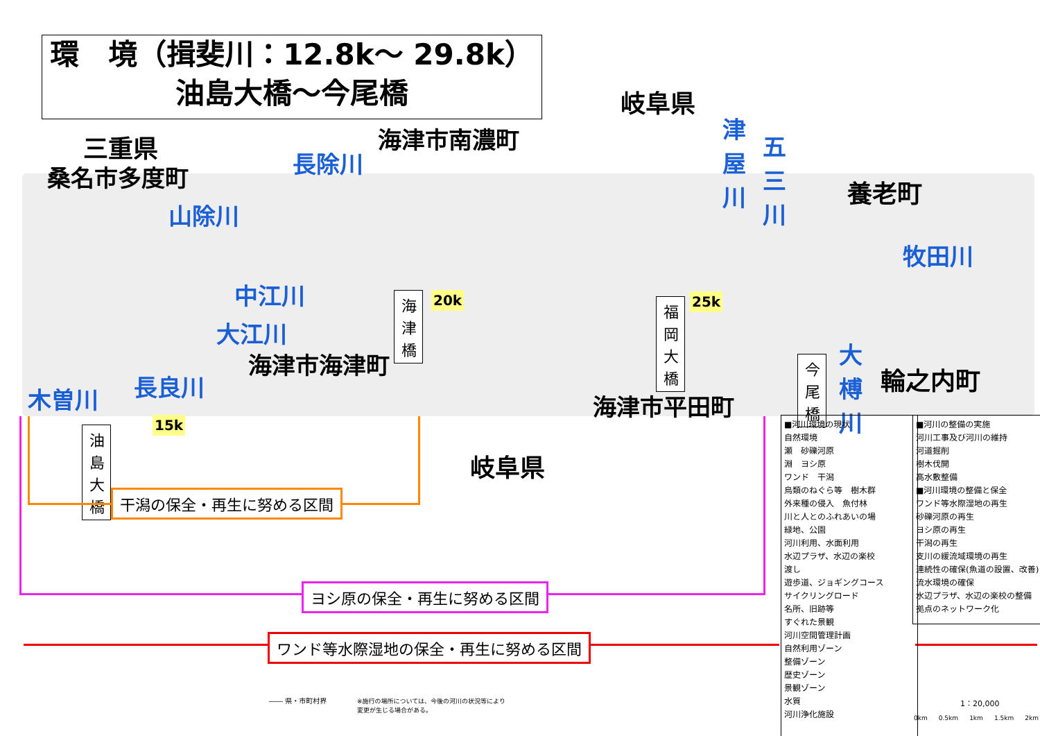環　境（揖斐川：12.8k～ 29.8k）
油島大橋～今尾橋
岐阜県
三重県
桑名市多度町
海津市南濃町
長除川
山除川
津屋川
五三川
養老町
牧田川
中江川
大江川
海津市海津町
長良川
木曽川 海津市平田町
大榑川
輪之内町
岐阜県
海津橋
福岡大橋
今尾橋
油島大橋
20k 25k
15k
干潟の保全・再生に努める区間
ヨシ原の保全・再生に努める区間
ワンド等水際湿地の保全・再生に努める区間
■河川環境の現状
自然環境
瀬　砂礫河原
淵　ヨシ原
ワンド　干潟
鳥類のねぐら等　樹木群
外来種の侵入　魚付林
川と人とのふれあいの場
緑地、公園
河川利用、水面利用
水辺プラザ、水辺の楽校
渡し
遊歩道、ジョギングコース
サイクリングロード
名所、旧跡等
すぐれた景観
河川空間管理計画
自然利用ゾーン
整備ゾーン
歴史ゾーン
景観ゾーン
水質
河川浄化施設
■河川の整備の実施
河川工事及び河川の維持
河道掘削
樹木伐開
高水敷整備
■河川環境の整備と保全
ワンド等水際湿地の再生
砂礫河原の再生
ヨシ原の再生
干潟の再生
支川の緩流域環境の再生
連続性の確保(魚道の設置、改善)
流水環境の確保
水辺プラザ、水辺の楽校の整備
拠点のネットワーク化
1：20,000
0km 0.5km 1km 1.5km 2km
―― 県・市町村界
※施行の場所については、今後の河川の状況等により
変更が生じる場合がある。